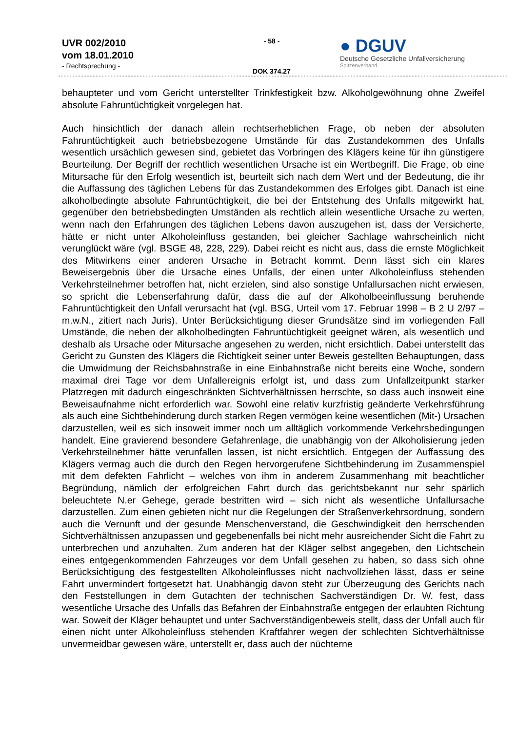UVR 002/2010
vom 18.01.2010
- Rechtsprechung -
- 58 -
DOK 374.27
● DGUV
Deutsche Gesetzliche Unfallversicherung
Spitzenverband
behaupteter und vom Gericht unterstellter Trinkfestigkeit bzw. Alkoholgewöhnung ohne Zweifel absolute Fahruntüchtigkeit vorgelegen hat.
Auch hinsichtlich der danach allein rechtserheblichen Frage, ob neben der absoluten Fahruntüchtigkeit auch betriebsbezogene Umstände für das Zustandekommen des Unfalls wesentlich ursächlich gewesen sind, gebietet das Vorbringen des Klägers keine für ihn günstigere Beurteilung. Der Begriff der rechtlich wesentlichen Ursache ist ein Wertbegriff. Die Frage, ob eine Mitursache für den Erfolg wesentlich ist, beurteilt sich nach dem Wert und der Bedeutung, die ihr die Auffassung des täglichen Lebens für das Zustandekommen des Erfolges gibt. Danach ist eine alkoholbedingte absolute Fahruntüchtigkeit, die bei der Entstehung des Unfalls mitgewirkt hat, gegenüber den betriebsbedingten Umständen als rechtlich allein wesentliche Ursache zu werten, wenn nach den Erfahrungen des täglichen Lebens davon auszugehen ist, dass der Versicherte, hätte er nicht unter Alkoholeinfluss gestanden, bei gleicher Sachlage wahrscheinlich nicht verunglückt wäre (vgl. BSGE 48, 228, 229). Dabei reicht es nicht aus, dass die ernste Möglichkeit des Mitwirkens einer anderen Ursache in Betracht kommt. Denn lässt sich ein klares Beweisergebnis über die Ursache eines Unfalls, der einen unter Alkoholeinfluss stehenden Verkehrsteilnehmer betroffen hat, nicht erzielen, sind also sonstige Unfallursachen nicht erwiesen, so spricht die Lebenserfahrung dafür, dass die auf der Alkoholbeeinflussung beruhende Fahruntüchtigkeit den Unfall verursacht hat (vgl. BSG, Urteil vom 17. Februar 1998 – B 2 U 2/97 – m.w.N., zitiert nach Juris). Unter Berücksichtigung dieser Grundsätze sind im vorliegenden Fall Umstände, die neben der alkoholbedingten Fahruntüchtigkeit geeignet wären, als wesentlich und deshalb als Ursache oder Mitursache angesehen zu werden, nicht ersichtlich. Dabei unterstellt das Gericht zu Gunsten des Klägers die Richtigkeit seiner unter Beweis gestellten Behauptungen, dass die Umwidmung der Reichsbahnstraße in eine Einbahnstraße nicht bereits eine Woche, sondern maximal drei Tage vor dem Unfallereignis erfolgt ist, und dass zum Unfallzeitpunkt starker Platzregen mit dadurch eingeschränkten Sichtverhältnissen herrschte, so dass auch insoweit eine Beweisaufnahme nicht erforderlich war. Sowohl eine relativ kurzfristig geänderte Verkehrsführung als auch eine Sichtbehinderung durch starken Regen vermögen keine wesentlichen (Mit-) Ursachen darzustellen, weil es sich insoweit immer noch um alltäglich vorkommende Verkehrsbedingungen handelt. Eine gravierend besondere Gefahrenlage, die unabhängig von der Alkoholisierung jeden Verkehrsteilnehmer hätte verunfallen lassen, ist nicht ersichtlich. Entgegen der Auffassung des Klägers vermag auch die durch den Regen hervorgerufene Sichtbehinderung im Zusammenspiel mit dem defekten Fahrlicht – welches von ihm in anderem Zusammenhang mit beachtlicher Begründung, nämlich der erfolgreichen Fahrt durch das gerichtsbekannt nur sehr spärlich beleuchtete N.er Gehege, gerade bestritten wird – sich nicht als wesentliche Unfallursache darzustellen. Zum einen gebieten nicht nur die Regelungen der Straßenverkehrsordnung, sondern auch die Vernunft und der gesunde Menschenverstand, die Geschwindigkeit den herrschenden Sichtverhältnissen anzupassen und gegebenenfalls bei nicht mehr ausreichender Sicht die Fahrt zu unterbrechen und anzuhalten. Zum anderen hat der Kläger selbst angegeben, den Lichtschein eines entgegenkommenden Fahrzeuges vor dem Unfall gesehen zu haben, so dass sich ohne Berücksichtigung des festgestellten Alkoholeinflusses nicht nachvollziehen lässt, dass er seine Fahrt unvermindert fortgesetzt hat. Unabhängig davon steht zur Überzeugung des Gerichts nach den Feststellungen in dem Gutachten der technischen Sachverständigen Dr. W. fest, dass wesentliche Ursache des Unfalls das Befahren der Einbahnstraße entgegen der erlaubten Richtung war. Soweit der Kläger behauptet und unter Sachverständigenbeweis stellt, dass der Unfall auch für einen nicht unter Alkoholeinfluss stehenden Kraftfahrer wegen der schlechten Sichtverhältnisse unvermeidbar gewesen wäre, unterstellt er, dass auch der nüchterne